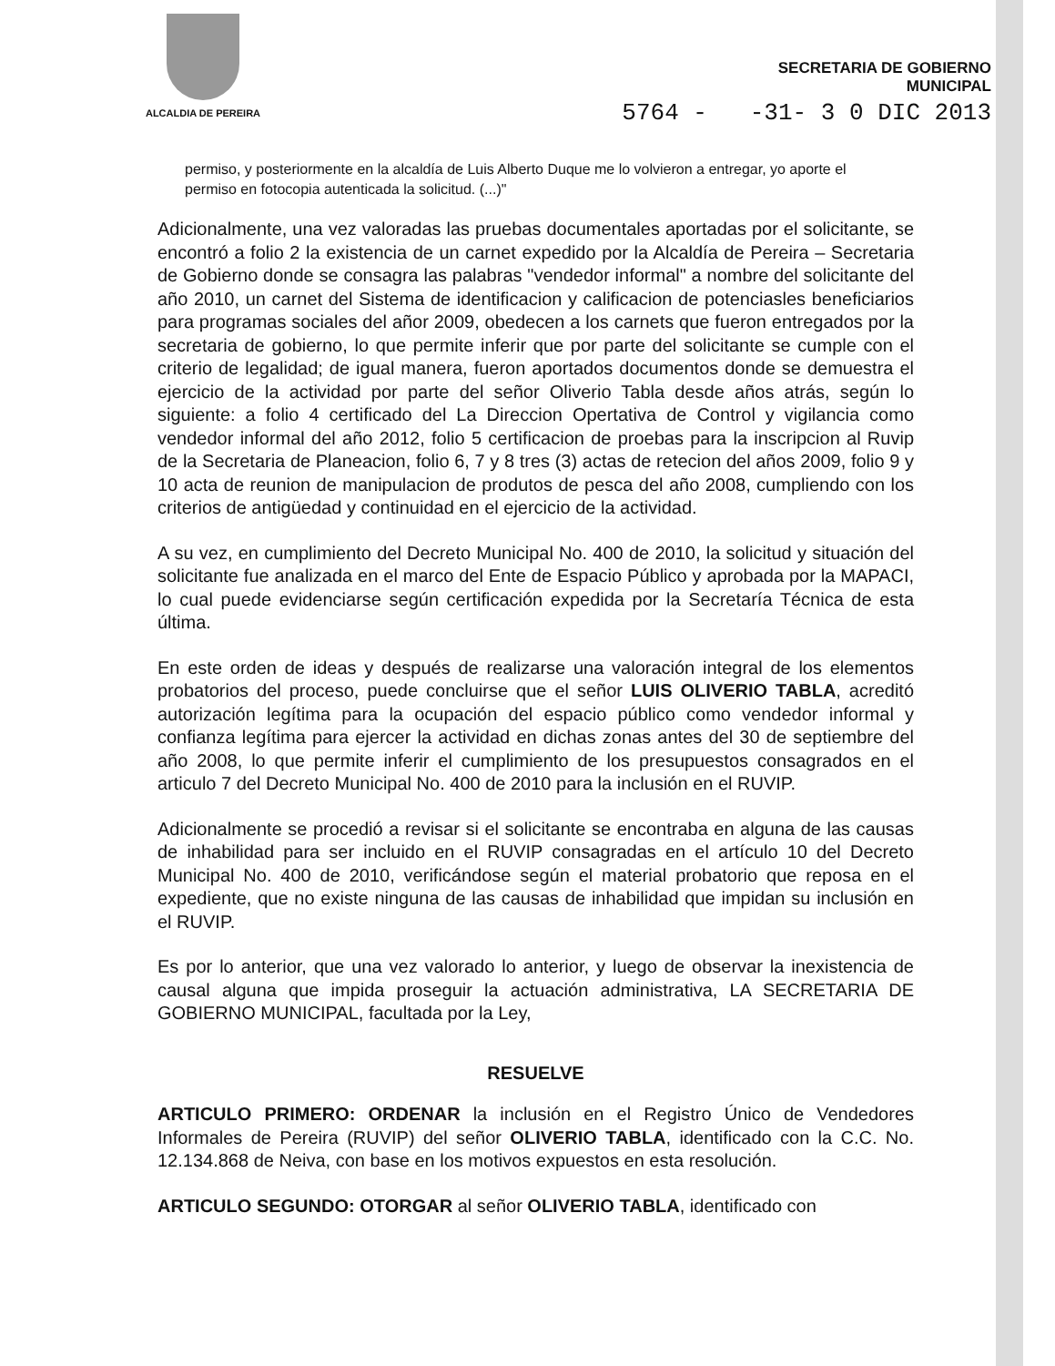ALCALDIA DE PEREIRA
SECRETARIA DE GOBIERNO
MUNICIPAL
5764 - -31- 3 0 DIC 2013
permiso, y posteriormente en la alcaldía de Luis Alberto Duque me lo volvieron a entregar, yo aporte el permiso en fotocopia autenticada la solicitud. (...)"
Adicionalmente, una vez valoradas las pruebas documentales aportadas por el solicitante, se encontró a folio 2 la existencia de un carnet expedido por la Alcaldía de Pereira – Secretaria de Gobierno donde se consagra las palabras "vendedor informal" a nombre del solicitante del año 2010, un carnet del Sistema de identificacion y calificacion de potenciasles beneficiarios para programas sociales del añor 2009, obedecen a los carnets que fueron entregados por la secretaria de gobierno, lo que permite inferir que por parte del solicitante se cumple con el criterio de legalidad; de igual manera, fueron aportados documentos donde se demuestra el ejercicio de la actividad por parte del señor Oliverio Tabla desde años atrás, según lo siguiente: a folio 4 certificado del La Direccion Opertativa de Control y vigilancia como vendedor informal del año 2012, folio 5 certificacion de proebas para la inscripcion al Ruvip de la Secretaria de Planeacion, folio 6, 7 y 8 tres (3) actas de retecion del años 2009, folio 9 y 10 acta de reunion de manipulacion de produtos de pesca del año 2008, cumpliendo con los criterios de antigüedad y continuidad en el ejercicio de la actividad.
A su vez, en cumplimiento del Decreto Municipal No. 400 de 2010, la solicitud y situación del solicitante fue analizada en el marco del Ente de Espacio Público y aprobada por la MAPACI, lo cual puede evidenciarse según certificación expedida por la Secretaría Técnica de esta última.
En este orden de ideas y después de realizarse una valoración integral de los elementos probatorios del proceso, puede concluirse que el señor LUIS OLIVERIO TABLA, acreditó autorización legítima para la ocupación del espacio público como vendedor informal y confianza legítima para ejercer la actividad en dichas zonas antes del 30 de septiembre del año 2008, lo que permite inferir el cumplimiento de los presupuestos consagrados en el articulo 7 del Decreto Municipal No. 400 de 2010 para la inclusión en el RUVIP.
Adicionalmente se procedió a revisar si el solicitante se encontraba en alguna de las causas de inhabilidad para ser incluido en el RUVIP consagradas en el artículo 10 del Decreto Municipal No. 400 de 2010, verificándose según el material probatorio que reposa en el expediente, que no existe ninguna de las causas de inhabilidad que impidan su inclusión en el RUVIP.
Es por lo anterior, que una vez valorado lo anterior, y luego de observar la inexistencia de causal alguna que impida proseguir la actuación administrativa, LA SECRETARIA DE GOBIERNO MUNICIPAL, facultada por la Ley,
RESUELVE
ARTICULO PRIMERO: ORDENAR la inclusión en el Registro Único de Vendedores Informales de Pereira (RUVIP) del señor OLIVERIO TABLA, identificado con la C.C. No. 12.134.868 de Neiva, con base en los motivos expuestos en esta resolución.
ARTICULO SEGUNDO: OTORGAR al señor OLIVERIO TABLA, identificado con